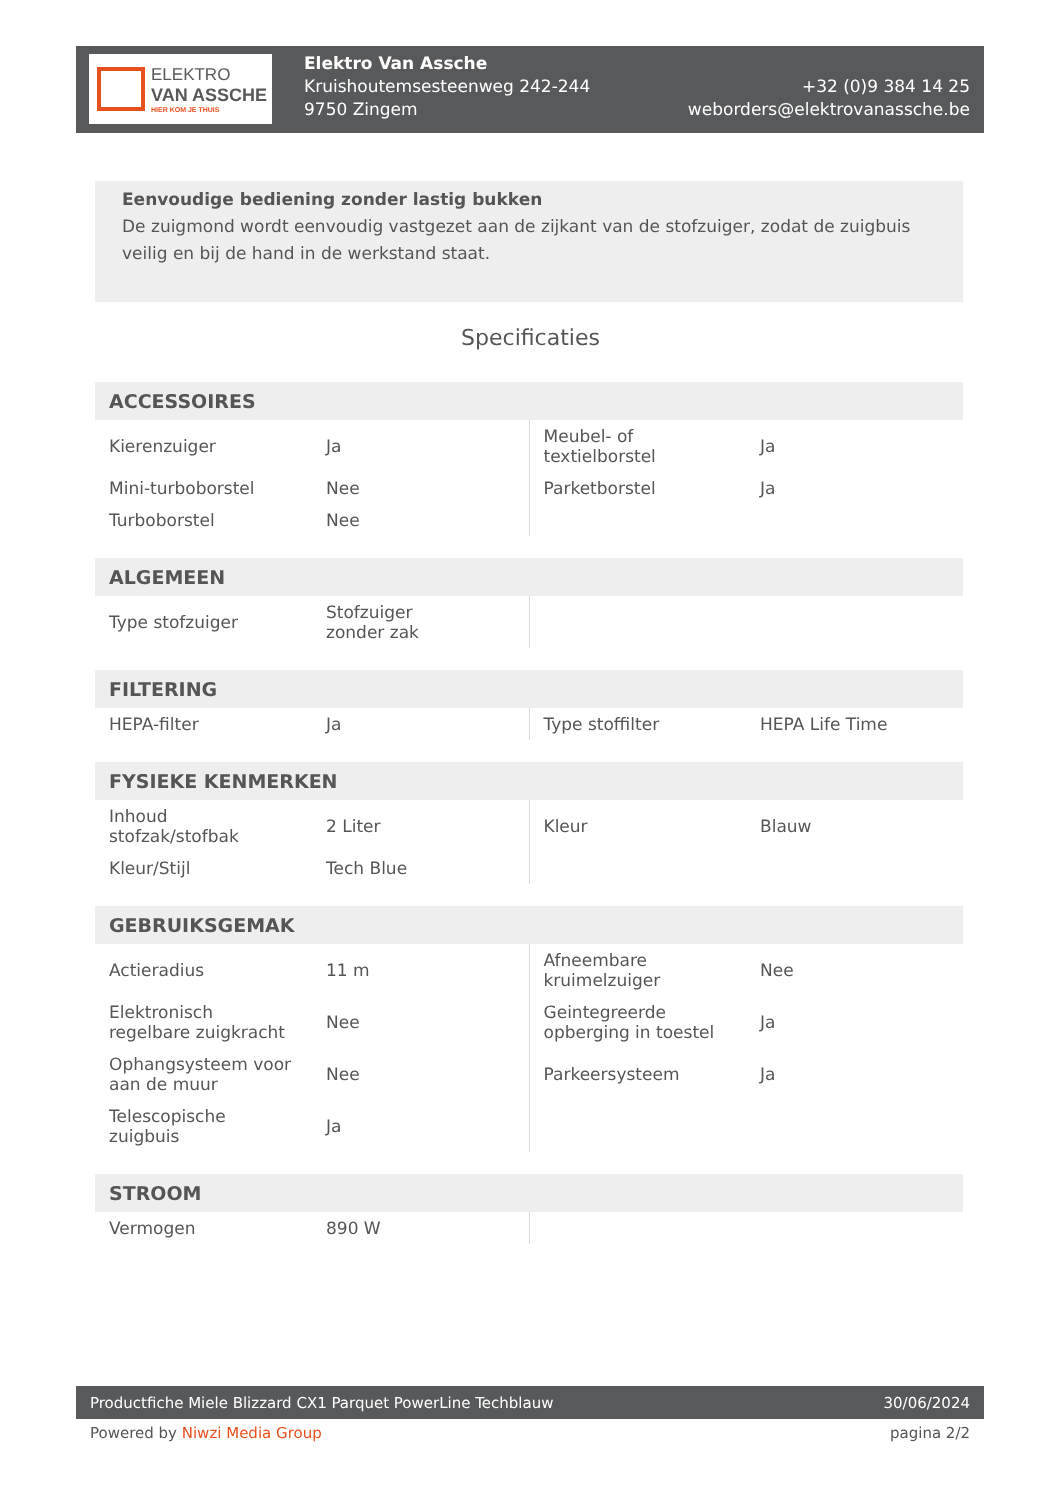ELEKTRO
VAN ASSCHE
HIER KOM JE THUIS
Elektro Van Assche
Kruishoutemsesteenweg 242-244
9750 Zingem
+32 (0)9 384 14 25
weborders@elektrovanassche.be
Eenvoudige bediening zonder lastig bukken
De zuigmond wordt eenvoudig vastgezet aan de zijkant van de stofzuiger, zodat de zuigbuis veilig en bij de hand in de werkstand staat.
Specificaties
| ACCESSOIRES | | | |
| --- | --- | --- | --- |
| Kierenzuiger | Ja | Meubel- of textielborstel | Ja |
| Mini-turboborstel | Nee | Parketborstel | Ja |
| Turboborstel | Nee | | |
| ALGEMEEN | | | |
| --- | --- | --- | --- |
| Type stofzuiger | Stofzuiger zonder zak | | |
| FILTERING | | | |
| --- | --- | --- | --- |
| HEPA-filter | Ja | Type stoffilter | HEPA Life Time |
| FYSIEKE KENMERKEN | | | |
| --- | --- | --- | --- |
| Inhoud stofzak/stofbak | 2 Liter | Kleur | Blauw |
| Kleur/Stijl | Tech Blue | | |
| GEBRUIKSGEMAK | | | |
| --- | --- | --- | --- |
| Actieradius | 11 m | Afneembare kruimelzuiger | Nee |
| Elektronisch regelbare zuigkracht | Nee | Geintegreerde opberging in toestel | Ja |
| Ophangsysteem voor aan de muur | Nee | Parkeersysteem | Ja |
| Telescopische zuigbuis | Ja | | |
| STROOM | | | |
| --- | --- | --- | --- |
| Vermogen | 890 W | | |
Productfiche Miele Blizzard CX1 Parquet PowerLine Techblauw 30/06/2024
Powered by Niwzi Media Group pagina 2/2